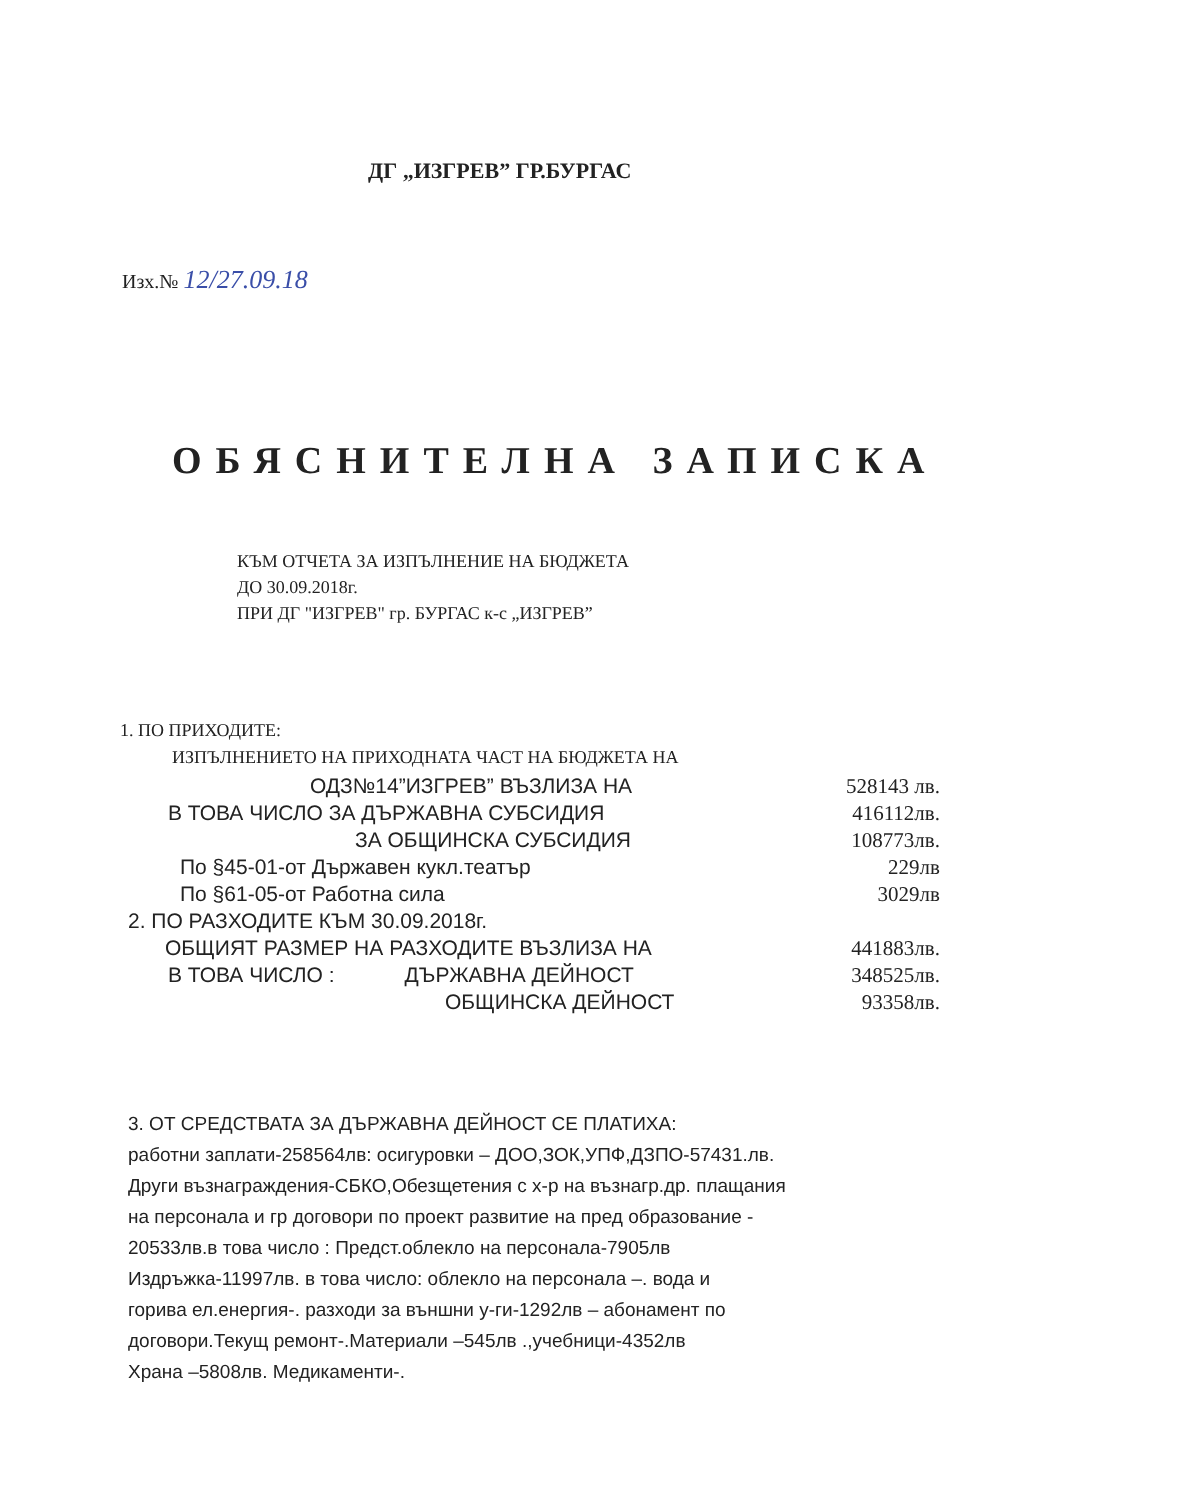ДГ „ИЗГРЕВ” ГР.БУРГАС
Изх.№ 12/27.09.18
ОБЯСНИТЕЛНА ЗАПИСКА
КЪМ ОТЧЕТА ЗА ИЗПЪЛНЕНИЕ НА БЮДЖЕТА
ДО 30.09.2018г.
ПРИ ДГ "ИЗГРЕВ" гр. БУРГАС к-с „ИЗГРЕВ”
1. ПО ПРИХОДИТЕ:
ИЗПЪЛНЕНИЕТО НА ПРИХОДНАТА ЧАСТ НА БЮДЖЕТА НА
ОДЗ№14”ИЗГРЕВ” ВЪЗЛИЗА НА 528143 лв.
В ТОВА ЧИСЛО ЗА ДЪРЖАВНА СУБСИДИЯ
416112лв.
ЗА ОБЩИНСКА СУБСИДИЯ 108773лв.
По §45-01-от Държавен кукл.театър
229лв
По §61-05-от Работна сила 3029лв
2. ПО РАЗХОДИТЕ КЪМ 30.09.2018г.
ОБЩИЯТ РАЗМЕР НА РАЗХОДИТЕ ВЪЗЛИЗА НА
441883лв.
В ТОВА ЧИСЛО : ДЪРЖАВНА ДЕЙНОСТ
348525лв.
ОБЩИНСКА ДЕЙНОСТ 93358лв.
3. ОТ СРЕДСТВАТА ЗА ДЪРЖАВНА ДЕЙНОСТ СЕ ПЛАТИХА:
работни заплати-258564лв: осигуровки – ДОО,ЗОК,УПФ,ДЗПО-57431.лв.
Други възнаграждения-СБКО,Обезщетения с х-р на възнагр.др. плащания
на персонала и гр договори по проект развитие на пред образование -
20533лв.в това число : Предст.облекло на персонала-7905лв
Издръжка-11997лв. в това число: облекло на персонала –. вода и
горива ел.енергия-. разходи за външни у-ги-1292лв – абонамент по
договори.Текущ ремонт-.Материали –545лв .,учебници-4352лв
Храна –5808лв. Медикаменти-.